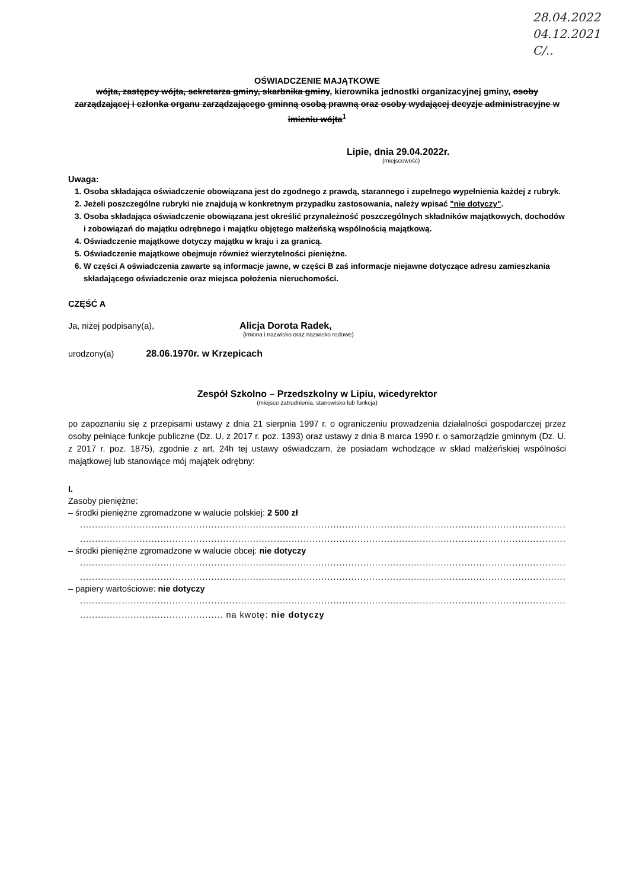28.04.2022
04.12.2021
C/..
OŚWIADCZENIE MAJĄTKOWE
wójta, zastępcy wójta, sekretarza gminy, skarbnika gminy, kierownika jednostki organizacyjnej gminy, osoby zarządzającej i członka organu zarządzającego gminną osobą prawną oraz osoby wydającej decyzje administracyjne w imieniu wójta<sup>1</sup>
Lipie, dnia 29.04.2022r.
(miejscowość)
Uwaga:
1. Osoba składająca oświadczenie obowiązana jest do zgodnego z prawdą, starannego i zupełnego wypełnienia każdej z rubryk.
2. Jeżeli poszczególne rubryki nie znajdują w konkretnym przypadku zastosowania, należy wpisać "nie dotyczy".
3. Osoba składająca oświadczenie obowiązana jest określić przynależność poszczególnych składników majątkowych, dochodów i zobowiązań do majątku odrębnego i majątku objętego małżeńską wspólnością majątkową.
4. Oświadczenie majątkowe dotyczy majątku w kraju i za granicą.
5. Oświadczenie majątkowe obejmuje również wierzytelności pieniężne.
6. W części A oświadczenia zawarte są informacje jawne, w części B zaś informacje niejawne dotyczące adresu zamieszkania składającego oświadczenie oraz miejsca położenia nieruchomości.
CZĘŚĆ A
Ja, niżej podpisany(a), Alicja Dorota Radek,
(imiona i nazwisko oraz nazwisko rodowe)
urodzony(a) 28.06.1970r. w Krzepicach
Zespół Szkolno – Przedszkolny w Lipiu, wicedyrektor
(miejsce zatrudnienia, stanowisko lub funkcja)
po zapoznaniu się z przepisami ustawy z dnia 21 sierpnia 1997 r. o ograniczeniu prowadzenia działalności gospodarczej przez osoby pełniące funkcje publiczne (Dz. U. z 2017 r. poz. 1393) oraz ustawy z dnia 8 marca 1990 r. o samorządzie gminnym (Dz. U. z 2017 r. poz. 1875), zgodnie z art. 24h tej ustawy oświadczam, że posiadam wchodzące w skład małżeńskiej wspólności majątkowej lub stanowiące mój majątek odrębny:
I.
Zasoby pieniężne:
– środki pieniężne zgromadzone w walucie polskiej: 2 500 zł
....................................................................................................................................................................
....................................................................................................................................................................
– środki pieniężne zgromadzone w walucie obcej: nie dotyczy
....................................................................................................................................................................
....................................................................................................................................................................
– papiery wartościowe: nie dotyczy
....................................................................................................................................................................
................................................ na kwotę: nie dotyczy